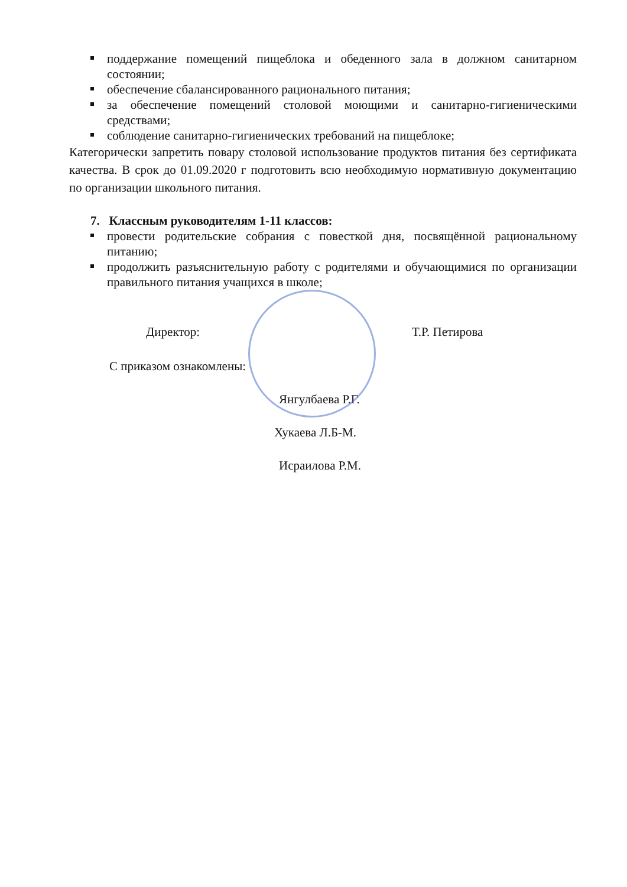поддержание помещений пищеблока и обеденного зала в должном санитарном состоянии;
обеспечение сбалансированного рационального питания;
за обеспечение помещений столовой моющими и санитарно-гигиеническими средствами;
соблюдение санитарно-гигиенических требований на пищеблоке;
Категорически запретить повару столовой использование продуктов питания без сертификата качества. В срок до 01.09.2020 г подготовить всю необходимую нормативную документацию по организации школьного питания.
7. Классным руководителям 1-11 классов:
провести родительские собрания с повесткой дня, посвящённой рациональному питанию;
продолжить разъяснительную работу с родителями и обучающимися по организации правильного питания учащихся в школе;
Директор: Т.Р. Петирова
С приказом ознакомлены:
Янгулбаева Р.Г.
Хукаева Л.Б-М.
Исраилова Р.М.